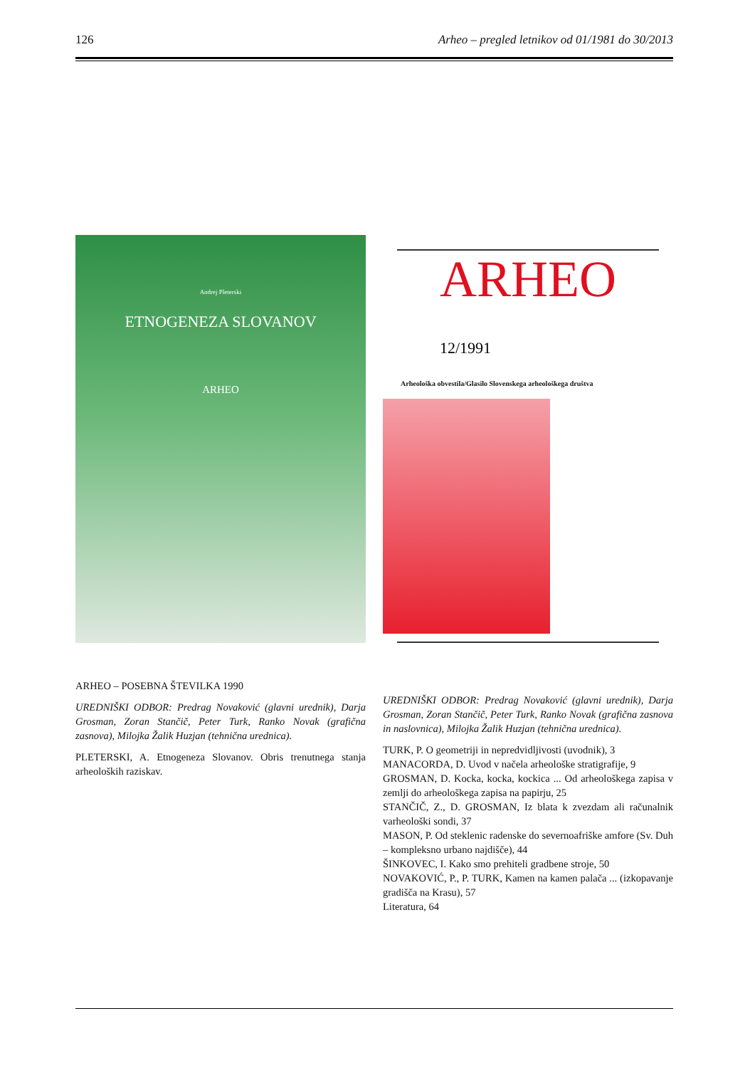126 Arheo – pregled letnikov od 01/1981 do 30/2013
Andrej Pleterski
ETNOGENEZA SLOVANOV
ARHEO
ARHEO – POSEBNA ŠTEVILKA 1990
UREDNIŠKI ODBOR: Predrag Novaković (glavni urednik), Darja Grosman, Zoran Stančič, Peter Turk, Ranko Novak (grafična zasnova), Milojka Žalik Huzjan (tehnična urednica).
PLETERSKI, A. Etnogeneza Slovanov. Obris trenutnega stanja arheoloških raziskav.
ARHEO 12/1991
Arheološka obvestila/Glasilo Slovenskega arheološkega društva
UREDNIŠKI ODBOR: Predrag Novaković (glavni urednik), Darja Grosman, Zoran Stančič, Peter Turk, Ranko Novak (grafična zasnova in naslovnica), Milojka Žalik Huzjan (tehnična urednica).
TURK, P. O geometriji in nepredvidljivosti (uvodnik), 3
MANACORDA, D. Uvod v načela arheološke stratigrafije, 9
GROSMAN, D. Kocka, kocka, kockica ... Od arheološkega zapisa v zemlji do arheološkega zapisa na papirju, 25
STANČIČ, Z., D. GROSMAN, Iz blata k zvezdam ali računalnik varheološki sondi, 37
MASON, P. Od steklenic radenske do severnoafriške amfore (Sv. Duh – kompleksno urbano najdišče), 44
ŠINKOVEC, I. Kako smo prehiteli gradbene stroje, 50
NOVAKOVIĆ, P., P. TURK, Kamen na kamen palača ... (izkopavanje gradišča na Krasu), 57
Literatura, 64